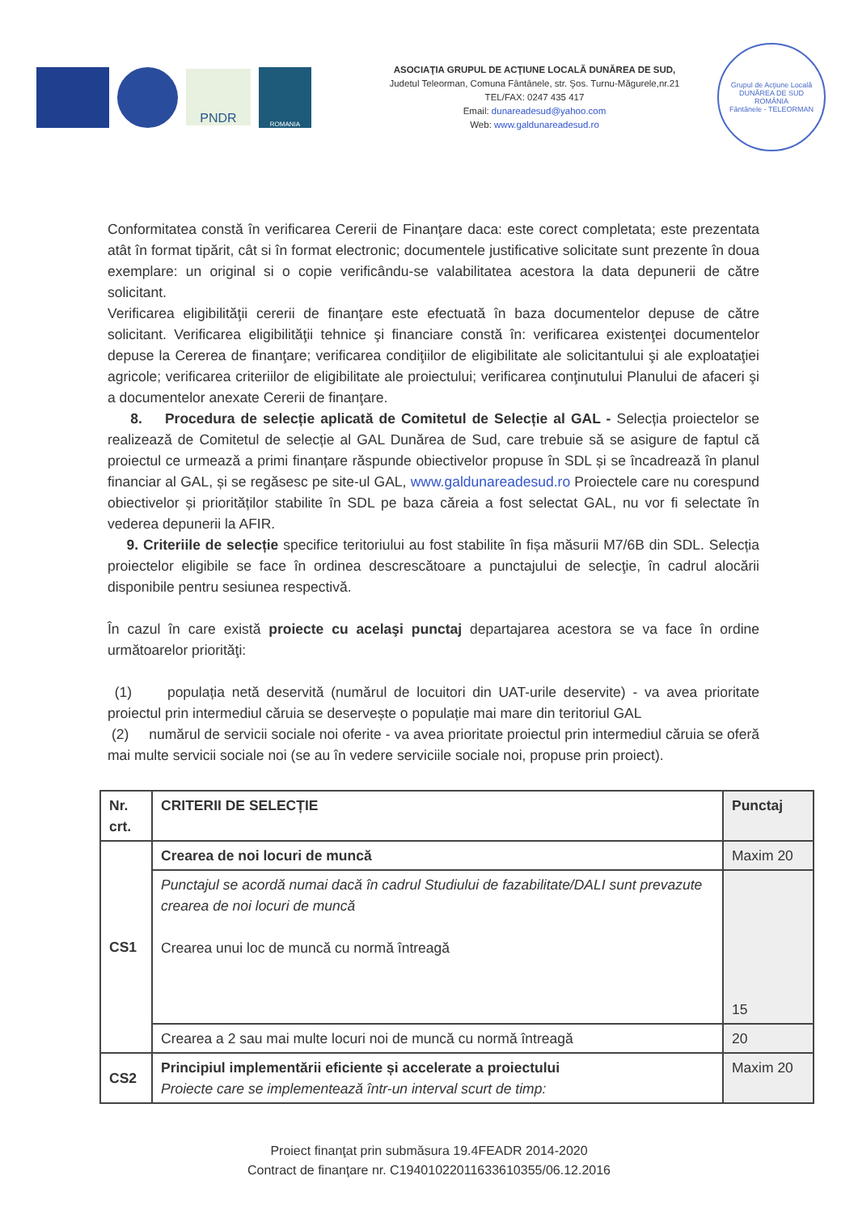PNDR
ROMANIA
ASOCIAŢIA GRUPUL DE ACŢIUNE LOCALĂ DUNĂREA DE SUD,
Judetul Teleorman, Comuna Fântânele, str. Şos. Turnu-Măgurele,nr.21
TEL/FAX: 0247 435 417
Email: dunareadesud@yahoo.com
Web: www.galdunareadesud.ro
Grupul de Acţiune Locală DUNĂREA DE SUD
ROMÂNIA
Fântânele - TELEORMAN
Conformitatea constă în verificarea Cererii de Finanţare daca: este corect completata; este prezentata atât în format tipărit, cât si în format electronic; documentele justificative solicitate sunt prezente în doua exemplare: un original si o copie verificându-se valabilitatea acestora la data depunerii de către solicitant.
Verificarea eligibilităţii cererii de finanţare este efectuată în baza documentelor depuse de către solicitant. Verificarea eligibilităţii tehnice şi financiare constă în: verificarea existenţei documentelor depuse la Cererea de finanţare; verificarea condiţiilor de eligibilitate ale solicitantului şi ale exploataţiei agricole; verificarea criteriilor de eligibilitate ale proiectului; verificarea conţinutului Planului de afaceri şi a documentelor anexate Cererii de finanţare.
8. Procedura de selecție aplicată de Comitetul de Selecție al GAL - Selecția proiectelor se realizează de Comitetul de selecție al GAL Dunărea de Sud, care trebuie să se asigure de faptul că proiectul ce urmează a primi finanțare răspunde obiectivelor propuse în SDL și se încadrează în planul financiar al GAL, și se regăsesc pe site-ul GAL, www.galdunareadesud.ro Proiectele care nu corespund obiectivelor și priorităților stabilite în SDL pe baza căreia a fost selectat GAL, nu vor fi selectate în vederea depunerii la AFIR.
9. Criteriile de selecție specifice teritoriului au fost stabilite în fișa măsurii M7/6B din SDL. Selecția proiectelor eligibile se face în ordinea descrescătoare a punctajului de selecţie, în cadrul alocării disponibile pentru sesiunea respectivă.
În cazul în care există proiecte cu acelaşi punctaj departajarea acestora se va face în ordine următoarelor priorităţi:
(1) populația netă deservită (numărul de locuitori din UAT-urile deservite) - va avea prioritate proiectul prin intermediul căruia se deservește o populație mai mare din teritoriul GAL
(2) numărul de servicii sociale noi oferite - va avea prioritate proiectul prin intermediul căruia se oferă mai multe servicii sociale noi (se au în vedere serviciile sociale noi, propuse prin proiect).
| Nr. crt. | CRITERII DE SELECȚIE | Punctaj |
| --- | --- | --- |
| CS1 | Crearea de noi locuri de muncă | Maxim 20 |
| | Punctajul se acordă numai dacă în cadrul Studiului de fazabilitate/DALI sunt prevazute crearea de noi locuri de muncă Crearea unui loc de muncă cu normă întreagă | 15 |
| | Crearea a 2 sau mai multe locuri noi de muncă cu normă întreagă | 20 |
| CS2 | Principiul implementării eficiente și accelerate a proiectului Proiecte care se implementează într-un interval scurt de timp: | Maxim 20 |
Proiect finanţat prin submăsura 19.4FEADR 2014-2020
Contract de finanţare nr. C19401022011633610355/06.12.2016